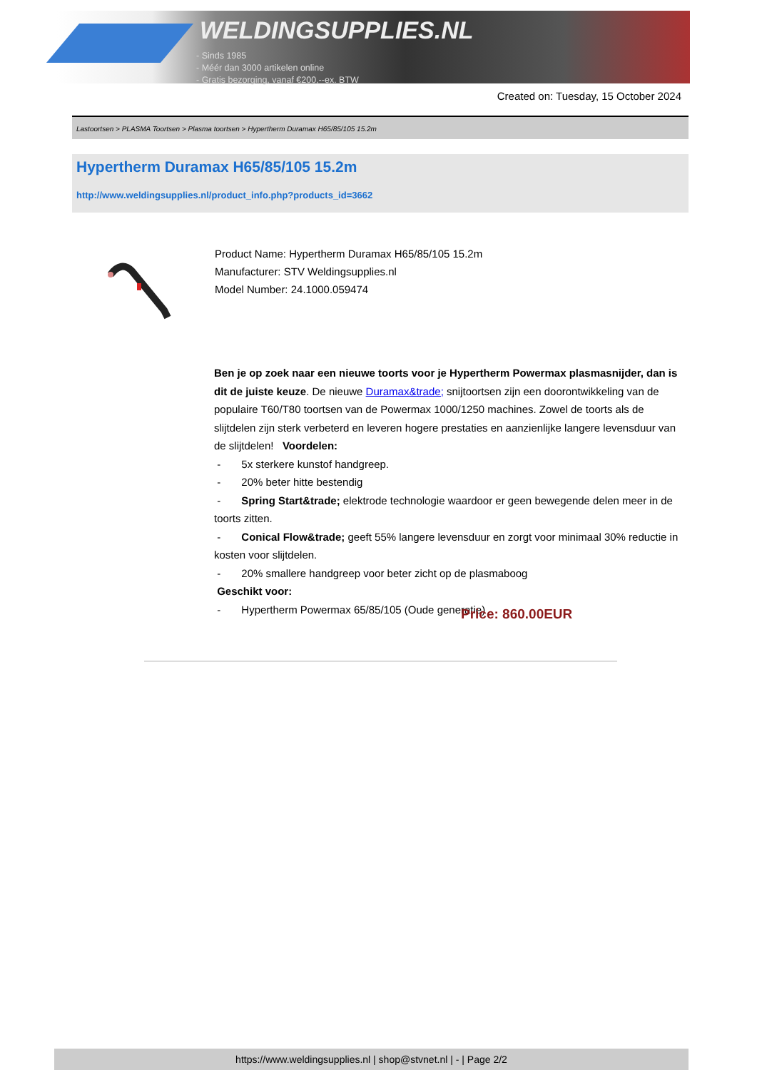WELDINGSUPPLIES.NL
- Sinds 1985
- Méér dan 3000 artikelen online
- Gratis bezorging, vanaf €200,--ex. BTW
Created on: Tuesday, 15 October 2024
Lastoortsen > PLASMA Toortsen > Plasma toortsen > Hypertherm Duramax H65/85/105 15.2m
Hypertherm Duramax H65/85/105 15.2m
http://www.weldingsupplies.nl/product_info.php?products_id=3662
Product Name: Hypertherm Duramax H65/85/105 15.2m
Manufacturer: STV Weldingsupplies.nl
Model Number: 24.1000.059474
Ben je op zoek naar een nieuwe toorts voor je Hypertherm Powermax plasmasnijder, dan is dit de juiste keuze. De nieuwe Duramax&trade; snijtoortsen zijn een doorontwikkeling van de populaire T60/T80 toortsen van de Powermax 1000/1250 machines. Zowel de toorts als de slijtdelen zijn sterk verbeterd en leveren hogere prestaties en aanzienlijke langere levensduur van de slijtdelen! Voordelen:
- 5x sterkere kunstof handgreep.
- 20% beter hitte bestendig
- Spring Start&trade; elektrode technologie waardoor er geen bewegende delen meer in de toorts zitten.
- Conical Flow&trade; geeft 55% langere levensduur en zorgt voor minimaal 30% reductie in kosten voor slijtdelen.
- 20% smallere handgreep voor beter zicht op de plasmaboog
Geschikt voor:
- Hypertherm Powermax 65/85/105 (Oude generatie)
Price: 860.00EUR
https://www.weldingsupplies.nl | shop@stvnet.nl | - | Page 2/2